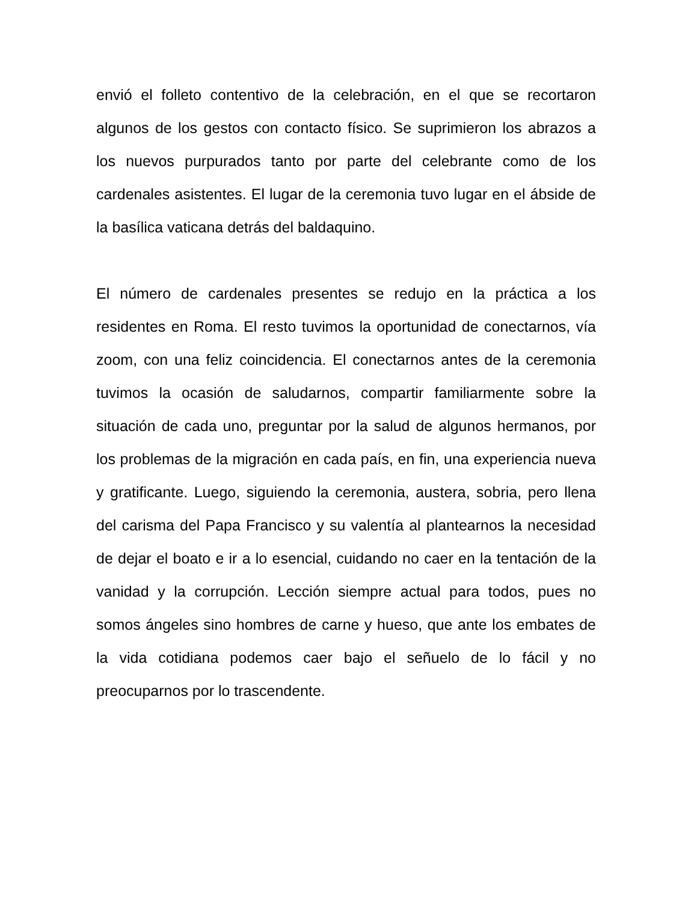envió el folleto contentivo de la celebración, en el que se recortaron algunos de los gestos con contacto físico. Se suprimieron los abrazos a los nuevos purpurados tanto por parte del celebrante como de los cardenales asistentes. El lugar de la ceremonia tuvo lugar en el ábside de la basílica vaticana detrás del baldaquino.
El número de cardenales presentes se redujo en la práctica a los residentes en Roma. El resto tuvimos la oportunidad de conectarnos, vía zoom, con una feliz coincidencia. El conectarnos antes de la ceremonia tuvimos la ocasión de saludarnos, compartir familiarmente sobre la situación de cada uno, preguntar por la salud de algunos hermanos, por los problemas de la migración en cada país, en fin, una experiencia nueva y gratificante. Luego, siguiendo la ceremonia, austera, sobria, pero llena del carisma del Papa Francisco y su valentía al plantearnos la necesidad de dejar el boato e ir a lo esencial, cuidando no caer en la tentación de la vanidad y la corrupción. Lección siempre actual para todos, pues no somos ángeles sino hombres de carne y hueso, que ante los embates de la vida cotidiana podemos caer bajo el señuelo de lo fácil y no preocuparnos por lo trascendente.